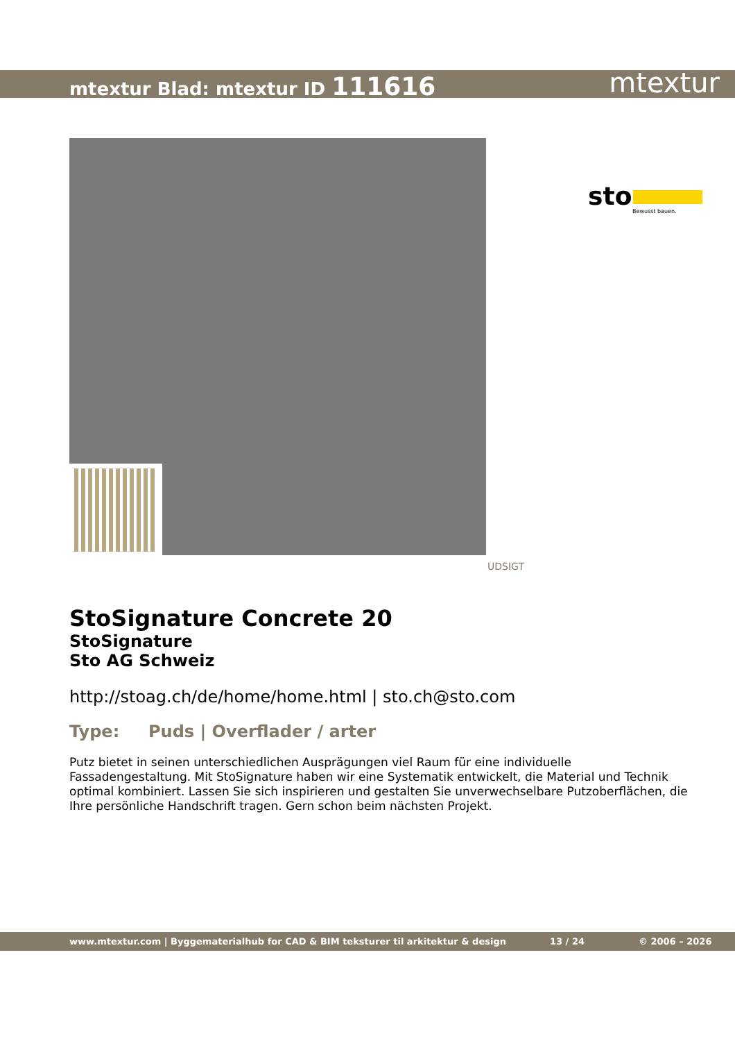mtextur Blad: mtextur ID 111616
mtextur
sto Bewusst bauen.
UDSIGT
StoSignature Concrete 20
StoSignature
Sto AG Schweiz
http://stoag.ch/de/home/home.html | sto.ch@sto.com
Type: Puds | Overflader / arter
Putz bietet in seinen unterschiedlichen Ausprägungen viel Raum für eine individuelle Fassadengestaltung. Mit StoSignature haben wir eine Systematik entwickelt, die Material und Technik optimal kombiniert. Lassen Sie sich inspirieren und gestalten Sie unverwechselbare Putzoberflächen, die Ihre persönliche Handschrift tragen. Gern schon beim nächsten Projekt.
www.mtextur.com | Byggematerialhub for CAD & BIM teksturer til arkitektur & design 13 / 24 © 2006 – 2026